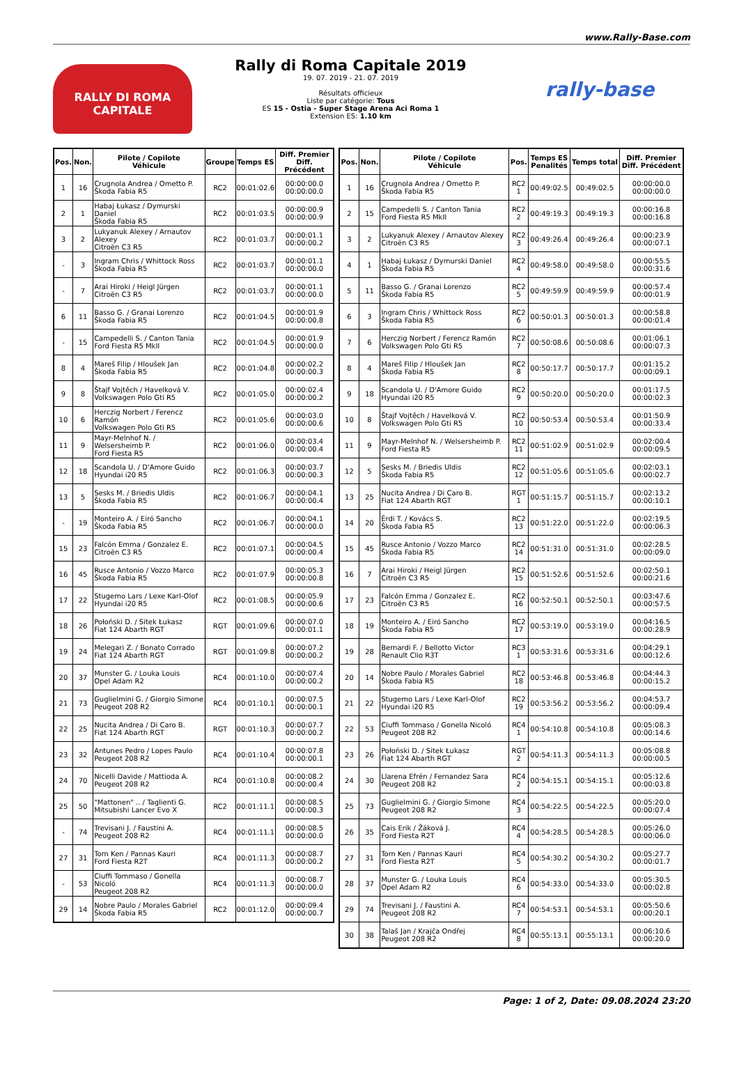www.Rally-Base.com
RALLY DI ROMA
CAPITALE
Rally di Roma Capitale 2019
19. 07. 2019 - 21. 07. 2019
Résultats officieux
Liste par catégorie: Tous
ES 15 - Ostia - Super Stage Arena Aci Roma 1
Extension ES: 1.10 km
rally-base
| Pos. | Non. | Pilote / Copilote Véhicule | Groupe | Temps ES | Diff. Premier Diff. Précédent |
| --- | --- | --- | --- | --- | --- |
| 1 | 16 | Crugnola Andrea / Ometto P. Škoda Fabia R5 | RC2 | 00:01:02.6 | 00:00:00.0 00:00:00.0 |
| 2 | 1 | Habaj Łukasz / Dymurski Daniel Škoda Fabia R5 | RC2 | 00:01:03.5 | 00:00:00.9 00:00:00.9 |
| 3 | 2 | Lukyanuk Alexey / Arnautov Alexey Citroën C3 R5 | RC2 | 00:01:03.7 | 00:00:01.1 00:00:00.2 |
| - | 3 | Ingram Chris / Whittock Ross Škoda Fabia R5 | RC2 | 00:01:03.7 | 00:00:01.1 00:00:00.0 |
| - | 7 | Arai Hiroki / Heigl Jürgen Citroën C3 R5 | RC2 | 00:01:03.7 | 00:00:01.1 00:00:00.0 |
| 6 | 11 | Basso G. / Granai Lorenzo Škoda Fabia R5 | RC2 | 00:01:04.5 | 00:00:01.9 00:00:00.8 |
| - | 15 | Campedelli S. / Canton Tania Ford Fiesta R5 MkII | RC2 | 00:01:04.5 | 00:00:01.9 00:00:00.0 |
| 8 | 4 | Mareš Filip / Hloušek Jan Škoda Fabia R5 | RC2 | 00:01:04.8 | 00:00:02.2 00:00:00.3 |
| 9 | 8 | Štajf Vojtěch / Havelková V. Volkswagen Polo Gti R5 | RC2 | 00:01:05.0 | 00:00:02.4 00:00:00.2 |
| 10 | 6 | Herczig Norbert / Ferencz Ramón Volkswagen Polo Gti R5 | RC2 | 00:01:05.6 | 00:00:03.0 00:00:00.6 |
| 11 | 9 | Mayr-Melnhof N. / Welsersheimb P. Ford Fiesta R5 | RC2 | 00:01:06.0 | 00:00:03.4 00:00:00.4 |
| 12 | 18 | Scandola U. / D'Amore Guido Hyundai i20 R5 | RC2 | 00:01:06.3 | 00:00:03.7 00:00:00.3 |
| 13 | 5 | Sesks M. / Briedis Uldis Škoda Fabia R5 | RC2 | 00:01:06.7 | 00:00:04.1 00:00:00.4 |
| - | 19 | Monteiro A. / Eiró Sancho Škoda Fabia R5 | RC2 | 00:01:06.7 | 00:00:04.1 00:00:00.0 |
| 15 | 23 | Falcón Emma / Gonzalez E. Citroën C3 R5 | RC2 | 00:01:07.1 | 00:00:04.5 00:00:00.4 |
| 16 | 45 | Rusce Antonio / Vozzo Marco Škoda Fabia R5 | RC2 | 00:01:07.9 | 00:00:05.3 00:00:00.8 |
| 17 | 22 | Stugemo Lars / Lexe Karl-Olof Hyundai i20 R5 | RC2 | 00:01:08.5 | 00:00:05.9 00:00:00.6 |
| 18 | 26 | Połoński D. / Sitek Łukasz Fiat 124 Abarth RGT | RGT | 00:01:09.6 | 00:00:07.0 00:00:01.1 |
| 19 | 24 | Melegari Z. / Bonato Corrado Fiat 124 Abarth RGT | RGT | 00:01:09.8 | 00:00:07.2 00:00:00.2 |
| 20 | 37 | Munster G. / Louka Louis Opel Adam R2 | RC4 | 00:01:10.0 | 00:00:07.4 00:00:00.2 |
| 21 | 73 | Guglielmini G. / Giorgio Simone Peugeot 208 R2 | RC4 | 00:01:10.1 | 00:00:07.5 00:00:00.1 |
| 22 | 25 | Nucita Andrea / Di Caro B. Fiat 124 Abarth RGT | RGT | 00:01:10.3 | 00:00:07.7 00:00:00.2 |
| 23 | 32 | Antunes Pedro / Lopes Paulo Peugeot 208 R2 | RC4 | 00:01:10.4 | 00:00:07.8 00:00:00.1 |
| 24 | 70 | Nicelli Davide / Mattioda A. Peugeot 208 R2 | RC4 | 00:01:10.8 | 00:00:08.2 00:00:00.4 |
| 25 | 50 | "Mattonen" .. / Taglienti G. Mitsubishi Lancer Evo X | RC2 | 00:01:11.1 | 00:00:08.5 00:00:00.3 |
| - | 74 | Trevisani J. / Faustini A. Peugeot 208 R2 | RC4 | 00:01:11.1 | 00:00:08.5 00:00:00.0 |
| 27 | 31 | Torn Ken / Pannas Kauri Ford Fiesta R2T | RC4 | 00:01:11.3 | 00:00:08.7 00:00:00.2 |
| - | 53 | Ciuffi Tommaso / Gonella Nicoló Peugeot 208 R2 | RC4 | 00:01:11.3 | 00:00:08.7 00:00:00.0 |
| 29 | 14 | Nobre Paulo / Morales Gabriel Škoda Fabia R5 | RC2 | 00:01:12.0 | 00:00:09.4 00:00:00.7 |
| Pos. | Non. | Pilote / Copilote Véhicule | Pos. | Temps ES Penalités | Temps total | Diff. Premier Diff. Précédent |
| --- | --- | --- | --- | --- | --- | --- |
| 1 | 16 | Crugnola Andrea / Ometto P. Škoda Fabia R5 | RC2 1 | 00:49:02.5 | 00:49:02.5 | 00:00:00.0 00:00:00.0 |
| 2 | 15 | Campedelli S. / Canton Tania Ford Fiesta R5 MkII | RC2 2 | 00:49:19.3 | 00:49:19.3 | 00:00:16.8 00:00:16.8 |
| 3 | 2 | Lukyanuk Alexey / Arnautov Alexey Citroën C3 R5 | RC2 3 | 00:49:26.4 | 00:49:26.4 | 00:00:23.9 00:00:07.1 |
| 4 | 1 | Habaj Łukasz / Dymurski Daniel Škoda Fabia R5 | RC2 4 | 00:49:58.0 | 00:49:58.0 | 00:00:55.5 00:00:31.6 |
| 5 | 11 | Basso G. / Granai Lorenzo Škoda Fabia R5 | RC2 5 | 00:49:59.9 | 00:49:59.9 | 00:00:57.4 00:00:01.9 |
| 6 | 3 | Ingram Chris / Whittock Ross Škoda Fabia R5 | RC2 6 | 00:50:01.3 | 00:50:01.3 | 00:00:58.8 00:00:01.4 |
| 7 | 6 | Herczig Norbert / Ferencz Ramón Volkswagen Polo Gti R5 | RC2 7 | 00:50:08.6 | 00:50:08.6 | 00:01:06.1 00:00:07.3 |
| 8 | 4 | Mareš Filip / Hloušek Jan Škoda Fabia R5 | RC2 8 | 00:50:17.7 | 00:50:17.7 | 00:01:15.2 00:00:09.1 |
| 9 | 18 | Scandola U. / D'Amore Guido Hyundai i20 R5 | RC2 9 | 00:50:20.0 | 00:50:20.0 | 00:01:17.5 00:00:02.3 |
| 10 | 8 | Štajf Vojtěch / Havelková V. Volkswagen Polo Gti R5 | RC2 10 | 00:50:53.4 | 00:50:53.4 | 00:01:50.9 00:00:33.4 |
| 11 | 9 | Mayr-Melnhof N. / Welsersheimb P. Ford Fiesta R5 | RC2 11 | 00:51:02.9 | 00:51:02.9 | 00:02:00.4 00:00:09.5 |
| 12 | 5 | Sesks M. / Briedis Uldis Škoda Fabia R5 | RC2 12 | 00:51:05.6 | 00:51:05.6 | 00:02:03.1 00:00:02.7 |
| 13 | 25 | Nucita Andrea / Di Caro B. Fiat 124 Abarth RGT | RGT 1 | 00:51:15.7 | 00:51:15.7 | 00:02:13.2 00:00:10.1 |
| 14 | 20 | Érdi T. / Kovács S. Škoda Fabia R5 | RC2 13 | 00:51:22.0 | 00:51:22.0 | 00:02:19.5 00:00:06.3 |
| 15 | 45 | Rusce Antonio / Vozzo Marco Škoda Fabia R5 | RC2 14 | 00:51:31.0 | 00:51:31.0 | 00:02:28.5 00:00:09.0 |
| 16 | 7 | Arai Hiroki / Heigl Jürgen Citroën C3 R5 | RC2 15 | 00:51:52.6 | 00:51:52.6 | 00:02:50.1 00:00:21.6 |
| 17 | 23 | Falcón Emma / Gonzalez E. Citroën C3 R5 | RC2 16 | 00:52:50.1 | 00:52:50.1 | 00:03:47.6 00:00:57.5 |
| 18 | 19 | Monteiro A. / Eiró Sancho Škoda Fabia R5 | RC2 17 | 00:53:19.0 | 00:53:19.0 | 00:04:16.5 00:00:28.9 |
| 19 | 28 | Bernardi F. / Bellotto Victor Renault Clio R3T | RC3 1 | 00:53:31.6 | 00:53:31.6 | 00:04:29.1 00:00:12.6 |
| 20 | 14 | Nobre Paulo / Morales Gabriel Škoda Fabia R5 | RC2 18 | 00:53:46.8 | 00:53:46.8 | 00:04:44.3 00:00:15.2 |
| 21 | 22 | Stugemo Lars / Lexe Karl-Olof Hyundai i20 R5 | RC2 19 | 00:53:56.2 | 00:53:56.2 | 00:04:53.7 00:00:09.4 |
| 22 | 53 | Ciuffi Tommaso / Gonella Nicoló Peugeot 208 R2 | RC4 1 | 00:54:10.8 | 00:54:10.8 | 00:05:08.3 00:00:14.6 |
| 23 | 26 | Połoński D. / Sitek Łukasz Fiat 124 Abarth RGT | RGT 2 | 00:54:11.3 | 00:54:11.3 | 00:05:08.8 00:00:00.5 |
| 24 | 30 | Llarena Efrén / Fernandez Sara Peugeot 208 R2 | RC4 2 | 00:54:15.1 | 00:54:15.1 | 00:05:12.6 00:00:03.8 |
| 25 | 73 | Guglielmini G. / Giorgio Simone Peugeot 208 R2 | RC4 3 | 00:54:22.5 | 00:54:22.5 | 00:05:20.0 00:00:07.4 |
| 26 | 35 | Cais Erik / Žáková J. Ford Fiesta R2T | RC4 4 | 00:54:28.5 | 00:54:28.5 | 00:05:26.0 00:00:06.0 |
| 27 | 31 | Torn Ken / Pannas Kauri Ford Fiesta R2T | RC4 5 | 00:54:30.2 | 00:54:30.2 | 00:05:27.7 00:00:01.7 |
| 28 | 37 | Munster G. / Louka Louis Opel Adam R2 | RC4 6 | 00:54:33.0 | 00:54:33.0 | 00:05:30.5 00:00:02.8 |
| 29 | 74 | Trevisani J. / Faustini A. Peugeot 208 R2 | RC4 7 | 00:54:53.1 | 00:54:53.1 | 00:05:50.6 00:00:20.1 |
| 30 | 38 | Talaš Jan / Krajča Ondřej Peugeot 208 R2 | RC4 8 | 00:55:13.1 | 00:55:13.1 | 00:06:10.6 00:00:20.0 |
Page: 1 of 2, Date: 09.08.2024 23:20